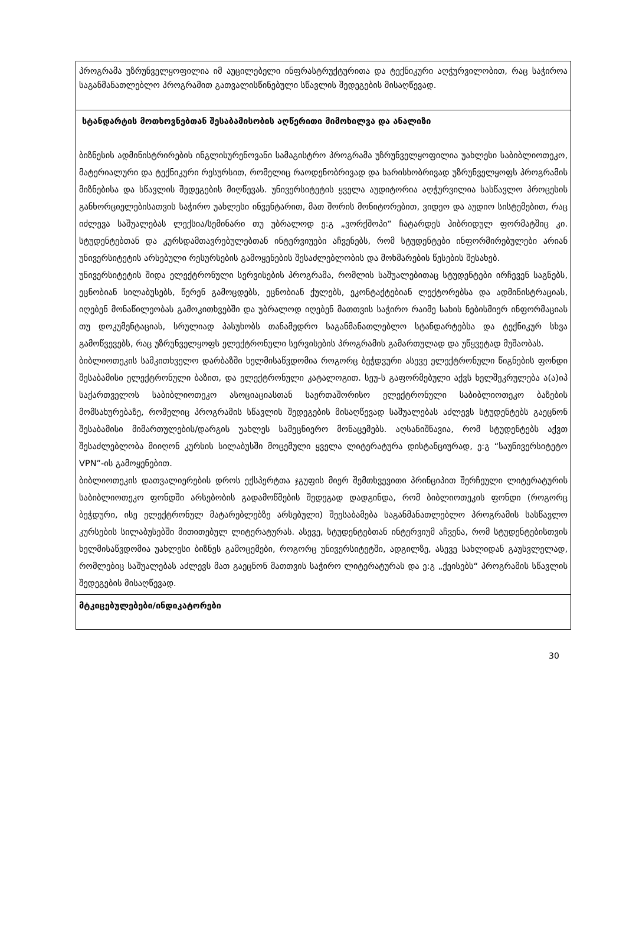| პროგრამა უზრუნველყოფილია იმ აუცილებელი ინფრასტრუქტურითა და ტექნიკური აღჭურვილობით, რაც საჭიროა საგანმანათლებლო პროგრამით გათვალისწინებული სწავლის შედეგების მისაღწევად. |
| სტანდარტის მოთხოვნებთან შესაბამისობის აღწერითი მიმოხილვა და ანალიზი ბიზნესის ადმინისტრირების ინგლისურენოვანი სამაგისტრო პროგრამა უზრუნველყოფილია უახლესი საბიბლიოთეკო, მატერიალური და ტექნიკური რესურსით, რომელიც რაოდენობრივად და ხარისხობრივად უზრუნველყოფს პროგრამის მიზნებისა და სწავლის შედეგების მიღწევას. უნივერსიტეტის ყველა აუდიტორია აღჭურვილია სასწავლო პროცესის განხორციელებისათვის საჭირო უახლესი ინვენტარით, მათ შორის მონიტორებით, ვიდეო და აუდიო სისტემებით, რაც იძლევა საშუალებას ლექსია/სემინარი თუ უბრალოდ ე:გ „ვორქშოპი“ ჩატარდეს ჰიბრიდულ ფორმატშიც კი. სტუდენტებთან და კურსდამთავრებულებთან ინტერვიუები აჩვენებს, რომ სტუდენტები ინფორმირებულები არიან უნივერსიტეტის არსებული რესურსების გამოყენების შესაძლებლობის და მოხმარების წესების შესახებ. უნივერსიტეტის შიდა ელექტრონული სერვისების პროგრამა, რომლის საშუალებითაც სტუდენტები ირჩევენ საგნებს, ეცნობიან სილაბუსებს, წერენ გამოცდებს, ეცნობიან ქულებს, ეკონტაქტებიან ლექტორებსა და ადმინისტრაციას, იღებენ მონაწილეობას გამოკითხვებში და უბრალოდ იღებენ მათთვის საჭირო რაიმე სახის ნებისმიერ ინფორმაციას თუ დოკუმენტაციას, სრულიად პასუხობს თანამედრო საგანმანათლებლო სტანდარტებსა და ტექნიკურ სხვა გამოწვევებს, რაც უზრუნველყოფს ელექტრონული სერვისების პროგრამის გამართულად და უწყვეტად მუშაობას. ბიბლიოთეკის სამკითხველო დარბაზში ხელმისაწვდომია როგორც ბეჭდვური ასევე ელექტრონული წიგნების ფონდი შესაბამისი ელექტრონული ბაზით, და ელექტრონული კატალოგით. სეუ-ს გაფორმებული აქვს ხელშეკრულება ა(ა)იპ საქართველოს საბიბლიოთეკო ასოციაციასთან საერთაშორისო ელექტრონული საბიბლიოთეკო ბაზების მომსახურებაზე, რომელიც პროგრამის სწავლის შედეგების მისაღწევად საშუალებას აძლევს სტუდენტებს გაეცნონ შესაბამისი მიმართულების/დარგის უახლეს სამეცნიერო მონაცემებს. აღსანიშნავია, რომ სტუდენტებს აქვთ შესაძლებლობა მიიღონ კურსის სილაბუსში მოცემული ყველა ლიტერატურა დისტანციურად, ე:გ “საუნივერსიტეტო VPN”-ის გამოყენებით. ბიბლიოთეკის დათვალიერების დროს ექსპერტთა ჯგუფის მიერ შემთხვევითი პრინციპით შერჩეული ლიტერატურის საბიბლიოთეკო ფონდში არსებობის გადამოწმების შედეგად დადგინდა, რომ ბიბლიოთეკის ფონდი (როგორც ბეჭდური, ისე ელექტრონულ მატარებლებზე არსებული) შეესაბამება საგანმანათლებლო პროგრამის სასწავლო კურსების სილაბუსებში მითითებულ ლიტერატურას. ასევე, სტუდენტებთან ინტერვიუმ აჩვენა, რომ სტუდენტებისთვის ხელმისაწვდომია უახლესი ბიზნეს გამოცემები, როგორც უნივერსიტეტში, ადგილზე, ასევე სახლიდან გაუსვლელად, რომლებიც საშუალებას აძლევს მათ გაეცნონ მათთვის საჭირო ლიტერატურას და ე:გ „ქეისებს“ პროგრამის სწავლის შედეგების მისაღწევად. |
| მტკიცებულებები/ინდიკატორები |
30